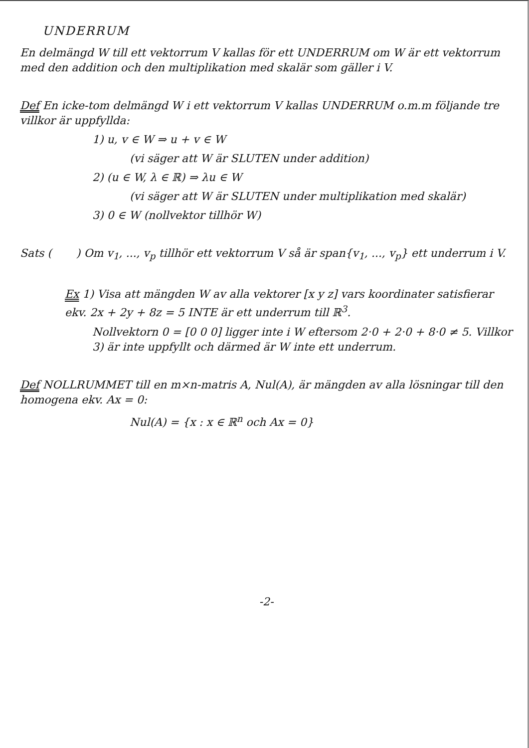UNDERRUM
En delmängd W till ett vektorrum V kallas för ett UNDERRUM om W är ett vektorrum med den addition och den multiplikation med skalär som gäller i V.
Def En icke-tom delmängd W i ett vektorrum V kallas UNDERRUM o.m.m följande tre villkor är uppfyllda:
1) u, v ∈ W ⇒ u + v ∈ W
(vi säger att W är SLUTEN under addition)
2) (u ∈ W, λ ∈ ℝ) ⇒ λu ∈ W
(vi säger att W är SLUTEN under multiplikation med skalär)
3) 0 ∈ W (nollvektor tillhör W)
Sats ( ) Om v<sub>1</sub>, ..., v<sub>p</sub> tillhör ett vektorrum V så är span{v<sub>1</sub>, ..., v<sub>p</sub>} ett underrum i V.
Ex 1) Visa att mängden W av alla vektorer [x y z] vars koordinater satisfierar ekv. 2x + 2y + 8z = 5 INTE är ett underrum till ℝ<sup>3</sup>.
Nollvektorn 0 = [0 0 0] ligger inte i W eftersom 2·0 + 2·0 + 8·0 ≠ 5. Villkor 3) är inte uppfyllt och därmed är W inte ett underrum.
Def NOLLRUMMET till en m×n-matris A, Nul(A), är mängden av alla lösningar till den homogena ekv. Ax = 0:
Nul(A) = {x : x ∈ ℝ<sup>n</sup> och Ax = 0}
-2-